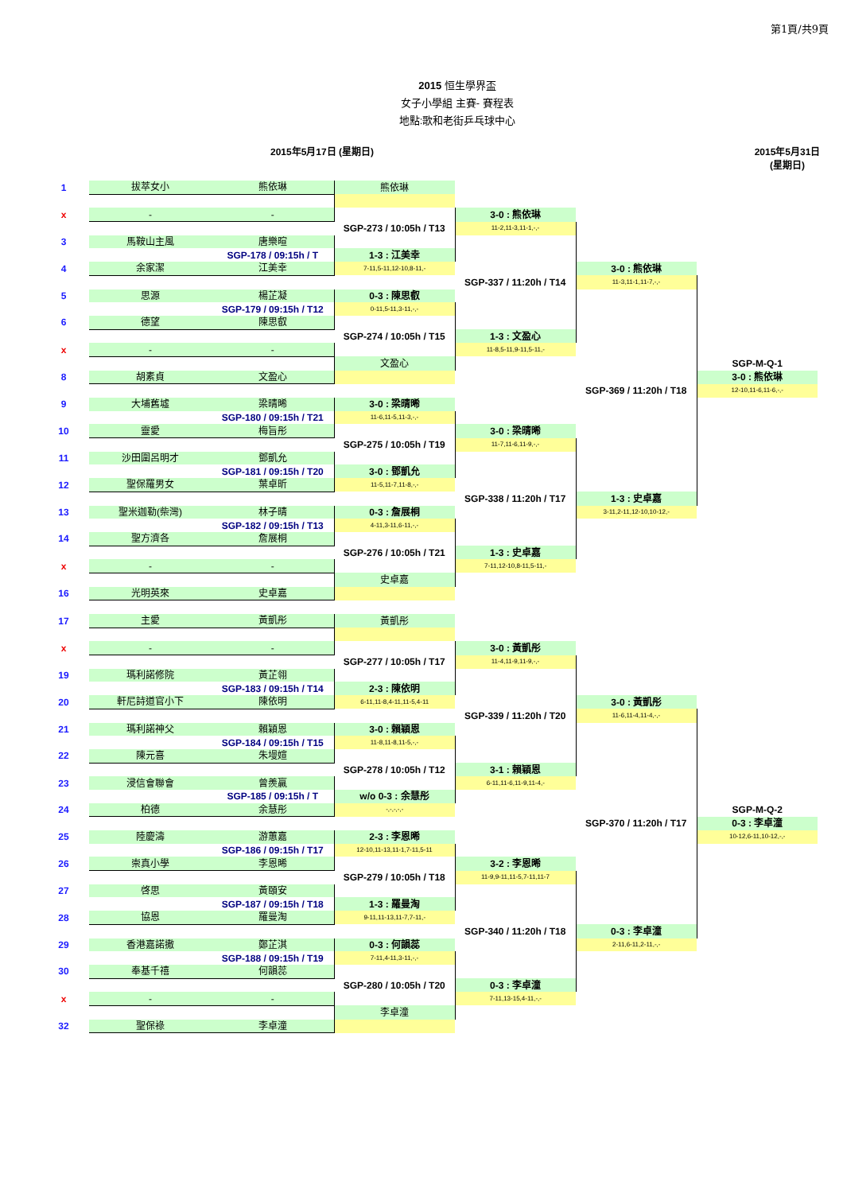第1頁/共9頁
2015 恒生學界盃
女子小學組 主賽- 賽程表
地點:歌和老街乒乓球中心
2015年5月17日 (星期日) 2015年5月31日 (星期日)
| 1 | 拔萃女小 | 熊依琳 | 熊依琳 | | | |
| x | - | - | | 3-0 : 熊依琳 | | |
| | | | SGP-273 / 10:05h / T13 | 11-2,11-3,11-1,-,- | | |
| 3 | 馬鞍山主風 | 唐樂暄 | | | | |
| | | SGP-178 / 09:15h / T | 1-3 : 江美幸 | | | |
| 4 | 余家潔 | 江美幸 | 7-11,5-11,12-10,8-11,- | | 3-0 : 熊依琳 | |
| | | | | SGP-337 / 11:20h / T14 | 11-3,11-1,11-7,-,- | |
| 5 | 思源 | 楊芷凝 | 0-3 : 陳思叡 | | | |
| | | SGP-179 / 09:15h / T12 | 0-11,5-11,3-11,-,- | | | |
| 6 | 德望 | 陳思叡 | | | | |
| | | | SGP-274 / 10:05h / T15 | 1-3 : 文盈心 | | |
| x | - | - | | 11-8,5-11,9-11,5-11,- | | |
| | | | 文盈心 | | | SGP-M-Q-1 |
| 8 | 胡素貞 | 文盈心 | | | | 3-0 : 熊依琳 |
| | | | | | SGP-369 / 11:20h / T18 | 12-10,11-6,11-6,-,- |
| 9 | 大埔舊墟 | 梁晴晞 | 3-0 : 梁晴晞 | | | |
| | | SGP-180 / 09:15h / T21 | 11-6,11-5,11-3,-,- | | | |
| 10 | 靈愛 | 梅旨彤 | | 3-0 : 梁晴晞 | | |
| | | | SGP-275 / 10:05h / T19 | 11-7,11-6,11-9,-,- | | |
| 11 | 沙田圍呂明才 | 鄧凱允 | | | | |
| | | SGP-181 / 09:15h / T20 | 3-0 : 鄧凱允 | | | |
| 12 | 聖保羅男女 | 葉卓昕 | 11-5,11-7,11-8,-,- | | | |
| | | | | SGP-338 / 11:20h / T17 | 1-3 : 史卓嘉 | |
| 13 | 聖米迦勒(柴灣) | 林子晴 | 0-3 : 詹展桐 | | 3-11,2-11,12-10,10-12,- | |
| | | SGP-182 / 09:15h / T13 | 4-11,3-11,6-11,-,- | | | |
| 14 | 聖方濟各 | 詹展桐 | | | | |
| | | | SGP-276 / 10:05h / T21 | 1-3 : 史卓嘉 | | |
| x | - | - | | 7-11,12-10,8-11,5-11,- | | |
| | | | 史卓嘉 | | | |
| 16 | 光明英來 | 史卓嘉 | | | | |
| 17 | 主愛 | 黃凱彤 | 黃凱彤 | | | |
| x | - | - | | 3-0 : 黃凱彤 | | |
| | | | SGP-277 / 10:05h / T17 | 11-4,11-9,11-9,-,- | | |
| 19 | 瑪利諾修院 | 黃芷翎 | | | | |
| | | SGP-183 / 09:15h / T14 | 2-3 : 陳依明 | | | |
| 20 | 軒尼詩道官小下 | 陳依明 | 6-11,11-8,4-11,11-5,4-11 | | 3-0 : 黃凱彤 | |
| | | | | SGP-339 / 11:20h / T20 | 11-6,11-4,11-4,-,- | |
| 21 | 瑪利諾神父 | 賴穎恩 | 3-0 : 賴穎恩 | | | |
| | | SGP-184 / 09:15h / T15 | 11-8,11-8,11-5,-,- | | | |
| 22 | 陳元喜 | 朱墁媗 | | | | |
| | | | SGP-278 / 10:05h / T12 | 3-1 : 賴穎恩 | | |
| 23 | 浸信會聯會 | 曾羨贏 | | 6-11,11-6,11-9,11-4,- | | |
| | | SGP-185 / 09:15h / T | w/o 0-3 : 余慧彤 | | | |
| 24 | 柏德 | 余慧彤 | -,-,-,-,- | | | SGP-M-Q-2 |
| | | | | | SGP-370 / 11:20h / T17 | 0-3 : 李卓潼 |
| 25 | 陸慶濤 | 游蕙嘉 | 2-3 : 李恩晞 | | | 10-12,6-11,10-12,-,- |
| | | SGP-186 / 09:15h / T17 | 12-10,11-13,11-1,7-11,5-11 | | | |
| 26 | 崇真小學 | 李恩晞 | | 3-2 : 李恩晞 | | |
| | | | SGP-279 / 10:05h / T18 | 11-9,9-11,11-5,7-11,11-7 | | |
| 27 | 啓思 | 黃頤安 | | | | |
| | | SGP-187 / 09:15h / T18 | 1-3 : 羅曼淘 | | | |
| 28 | 協恩 | 羅曼淘 | 9-11,11-13,11-7,7-11,- | | | |
| | | | | SGP-340 / 11:20h / T18 | 0-3 : 李卓潼 | |
| 29 | 香港嘉諾撒 | 鄭芷淇 | 0-3 : 何韻蕊 | | 2-11,6-11,2-11,-,- | |
| | | SGP-188 / 09:15h / T19 | 7-11,4-11,3-11,-,- | | | |
| 30 | 奉基千禧 | 何韻蕊 | | | | |
| | | | SGP-280 / 10:05h / T20 | 0-3 : 李卓潼 | | |
| x | - | - | | 7-11,13-15,4-11,-,- | | |
| | | | 李卓潼 | | | |
| 32 | 聖保祿 | 李卓潼 | | | | |